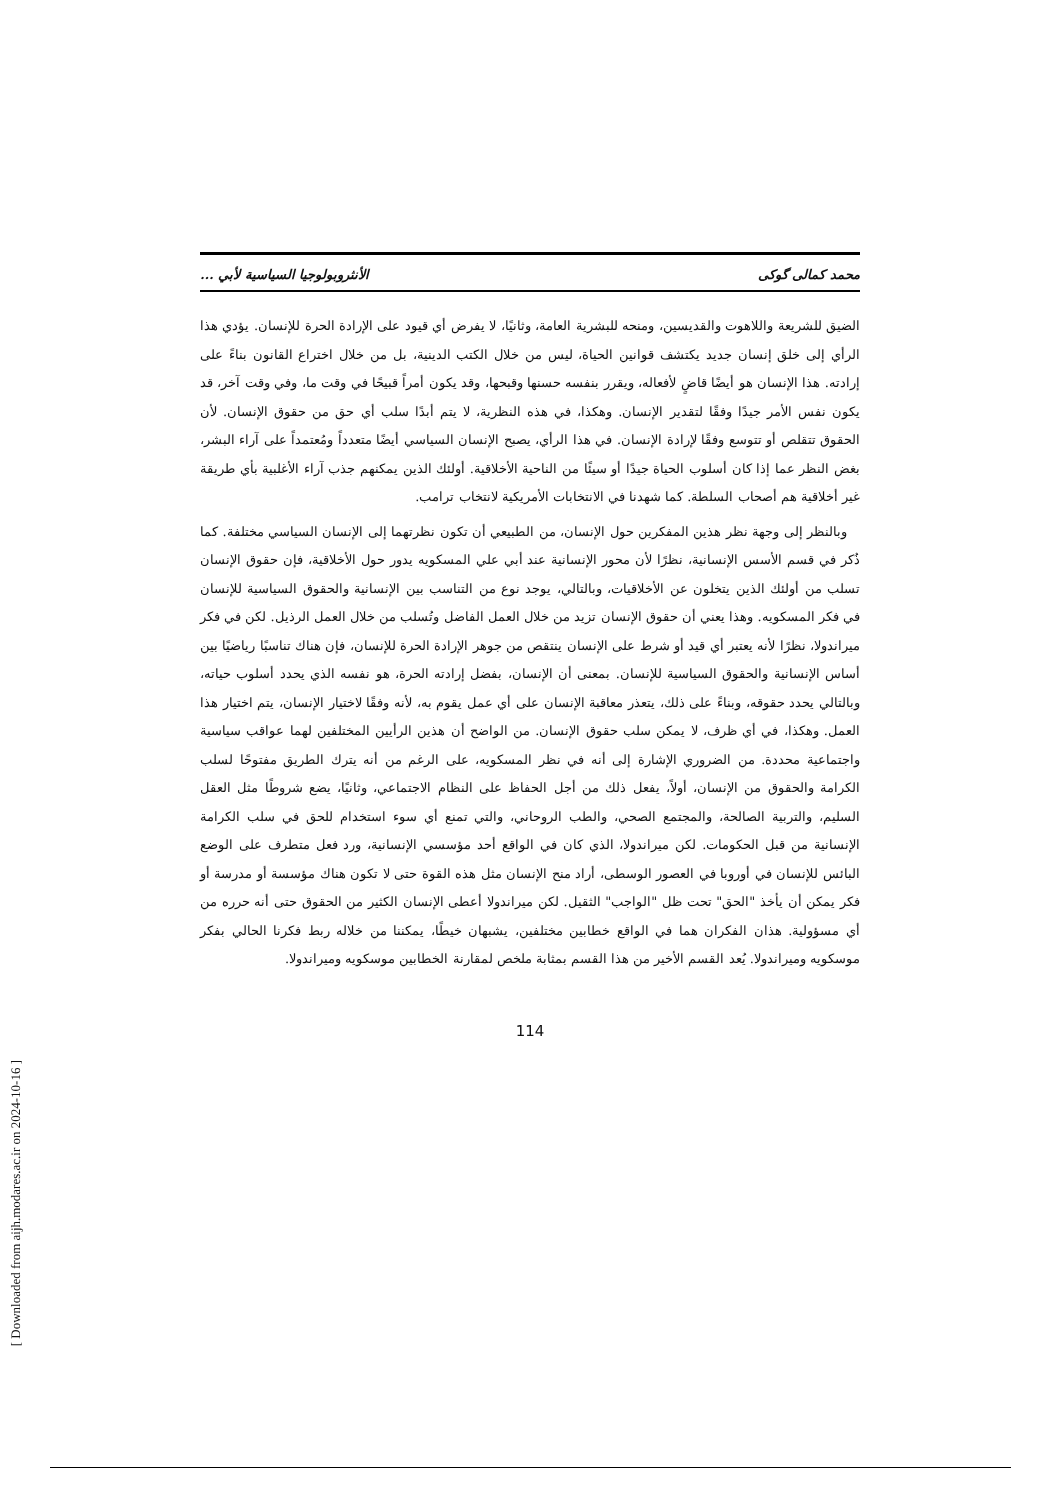[ Downloaded from aijh.modares.ac.ir on 2024-10-16 ]
محمد کمالی گوکی الأنثروبولوجيا السياسية لأبي ...
الضيق للشريعة واللاهوت والقديسين، ومنحه للبشرية العامة، وثانيًا، لا يفرض أي قيود على الإرادة الحرة للإنسان. يؤدي هذا الرأي إلى خلق إنسان جديد يكتشف قوانين الحياة، ليس من خلال الكتب الدينية، بل من خلال اختراع القانون بناءً على إرادته. هذا الإنسان هو أيضًا قاضٍ لأفعاله، ويقرر بنفسه حسنها وقبحها، وقد يكون أمراً قبيحًا في وقت ما، وفي وقت آخر، قد يكون نفس الأمر جيدًا وفقًا لتقدير الإنسان. وهكذا، في هذه النظرية، لا يتم أبدًا سلب أي حق من حقوق الإنسان. لأن الحقوق تتقلص أو تتوسع وفقًا لإرادة الإنسان. في هذا الرأي، يصبح الإنسان السياسي أيضًا متعدداً ومُعتمداً على آراء البشر، بغض النظر عما إذا كان أسلوب الحياة جيدًا أو سيئًا من الناحية الأخلاقية. أولئك الذين يمكنهم جذب آراء الأغلبية بأي طريقة غير أخلاقية هم أصحاب السلطة. كما شهدنا في الانتخابات الأمريكية لانتخاب ترامب.
وبالنظر إلى وجهة نظر هذين المفكرين حول الإنسان، من الطبيعي أن تكون نظرتهما إلى الإنسان السياسي مختلفة. كما ذُكر في قسم الأسس الإنسانية، نظرًا لأن محور الإنسانية عند أبي علي المسكويه يدور حول الأخلاقية، فإن حقوق الإنسان تسلب من أولئك الذين يتخلون عن الأخلاقيات، وبالتالي، يوجد نوع من التناسب بين الإنسانية والحقوق السياسية للإنسان في فكر المسكويه. وهذا يعني أن حقوق الإنسان تزيد من خلال العمل الفاضل وتُسلب من خلال العمل الرذيل. لكن في فكر ميراندولا، نظرًا لأنه يعتبر أي قيد أو شرط على الإنسان ينتقص من جوهر الإرادة الحرة للإنسان، فإن هناك تناسبًا رياضيًا بين أساس الإنسانية والحقوق السياسية للإنسان. بمعنى أن الإنسان، بفضل إرادته الحرة، هو نفسه الذي يحدد أسلوب حياته، وبالتالي يحدد حقوقه، وبناءً على ذلك، يتعذر معاقبة الإنسان على أي عمل يقوم به، لأنه وفقًا لاختيار الإنسان، يتم اختيار هذا العمل. وهكذا، في أي ظرف، لا يمكن سلب حقوق الإنسان. من الواضح أن هذين الرأيين المختلفين لهما عواقب سياسية واجتماعية محددة. من الضروري الإشارة إلى أنه في نظر المسكويه، على الرغم من أنه يترك الطريق مفتوحًا لسلب الكرامة والحقوق من الإنسان، أولاً، يفعل ذلك من أجل الحفاظ على النظام الاجتماعي، وثانيًا، يضع شروطًا مثل العقل السليم، والتربية الصالحة، والمجتمع الصحي، والطب الروحاني، والتي تمنع أي سوء استخدام للحق في سلب الكرامة الإنسانية من قبل الحكومات. لكن ميراندولا، الذي كان في الواقع أحد مؤسسي الإنسانية، ورد فعل متطرف على الوضع البائس للإنسان في أوروبا في العصور الوسطى، أراد منح الإنسان مثل هذه القوة حتى لا تكون هناك مؤسسة أو مدرسة أو فكر يمكن أن يأخذ "الحق" تحت ظل "الواجب" الثقيل. لكن ميراندولا أعطى الإنسان الكثير من الحقوق حتى أنه حرره من أي مسؤولية. هذان الفكران هما في الواقع خطابين مختلفين، يشبهان خيطًا، يمكننا من خلاله ربط فكرنا الحالي بفكر موسكويه وميراندولا. يُعد القسم الأخير من هذا القسم بمثابة ملخص لمقارنة الخطابين موسكويه وميراندولا.
114